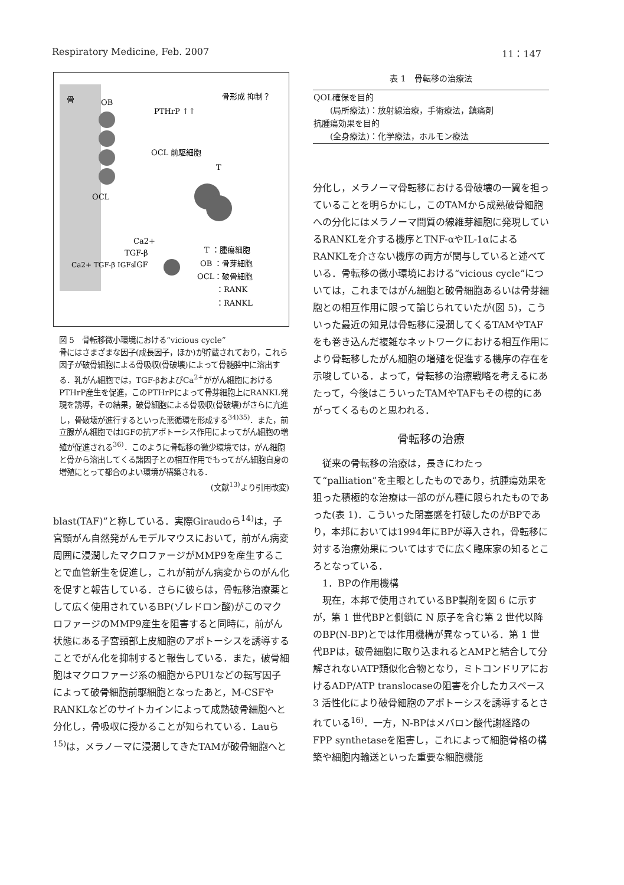Respiratory Medicine, Feb. 2007 11：147
骨
OB
PTHrP ↑↑
骨形成 抑制？
OCL 前駆細胞
T
OCL
Ca2+
TGF-β
IGF
Ca2+ TGF-β IGFs
T ：腫瘍細胞
OB ：骨芽細胞
OCL：破骨細胞
：RANK
：RANKL
図 5　骨転移微小環境における“vicious cycle”
骨にはさまざまな因子(成長因子，ほか)が貯蔵されており，これら因子が破骨細胞による骨吸収(骨破壊)によって骨髄腔中に溶出する．乳がん細胞では，TGF-βおよびCa<sup>2+</sup>ががん細胞におけるPTHrP産生を促進，このPTHrPによって骨芽細胞上にRANKL発現を誘導，その結果，破骨細胞による骨吸収(骨破壊)がさらに亢進し，骨破壊が進行するといった悪循環を形成する<sup>34)35)</sup>．また，前立腺がん細胞ではIGFの抗アポトーシス作用によってがん細胞の増殖が促進される<sup>36)</sup>．このように骨転移の微少環境では，がん細胞と骨から溶出してくる諸因子との相互作用でもってがん細胞自身の増殖にとって都合のよい環境が構築される．
(文献<sup>13)</sup>より引用改変)
blast(TAF)”と称している．実際Giraudoら<sup>14)</sup>は，子宮頸がん自然発がんモデルマウスにおいて，前がん病変周囲に浸潤したマクロファージがMMP9を産生することで血管新生を促進し，これが前がん病変からのがん化を促すと報告している．さらに彼らは，骨転移治療薬として広く使用されているBP(ゾレドロン酸)がこのマクロファージのMMP9産生を阻害すると同時に，前がん状態にある子宮頸部上皮細胞のアポトーシスを誘導することでがん化を抑制すると報告している．また，破骨細胞はマクロファージ系の細胞からPU1などの転写因子によって破骨細胞前駆細胞となったあと，M-CSFやRANKLなどのサイトカインによって成熟破骨細胞へと分化し，骨吸収に授かることが知られている．Lauら<sup>15)</sup>は，メラノーマに浸潤してきたTAMが破骨細胞へと
表 1　骨転移の治療法
| QOL確保を目的 (局所療法)：放射線治療，手術療法，鎮痛剤 抗腫瘍効果を目的 (全身療法)：化学療法，ホルモン療法 |
分化し，メラノーマ骨転移における骨破壊の一翼を担っていることを明らかにし，このTAMから成熟破骨細胞への分化にはメラノーマ間質の線維芽細胞に発現しているRANKLを介する機序とTNF-αやIL-1αによるRANKLを介さない機序の両方が関与していると述べている．骨転移の微小環境における“vicious cycle”については，これまではがん細胞と破骨細胞あるいは骨芽細胞との相互作用に限って論じられていたが(図 5)，こういった最近の知見は骨転移に浸潤してくるTAMやTAFをも巻き込んだ複雑なネットワークにおける相互作用により骨転移したがん細胞の増殖を促進する機序の存在を示唆している．よって，骨転移の治療戦略を考えるにあたって，今後はこういったTAMやTAFもその標的にあがってくるものと思われる．
骨転移の治療
　従来の骨転移の治療は，長きにわたって“palliation”を主眼としたものであり，抗腫瘍効果を狙った積極的な治療は一部のがん種に限られたものであった(表 1)．こういった閉塞感を打破したのがBPであり，本邦においては1994年にBPが導入され，骨転移に対する治療効果についてはすでに広く臨床家の知るところとなっている．
　1．BPの作用機構
　現在，本邦で使用されているBP製剤を図 6 に示すが，第 1 世代BPと側鎖に N 原子を含む第 2 世代以降のBP(N-BP)とでは作用機構が異なっている．第 1 世代BPは，破骨細胞に取り込まれるとAMPと結合して分解されないATP類似化合物となり，ミトコンドリアにおけるADP/ATP translocaseの阻害を介したカスペース 3 活性化により破骨細胞のアポトーシスを誘導するとされている<sup>16)</sup>．一方，N-BPはメバロン酸代謝経路のFPP synthetaseを阻害し，これによって細胞骨格の構築や細胞内輸送といった重要な細胞機能